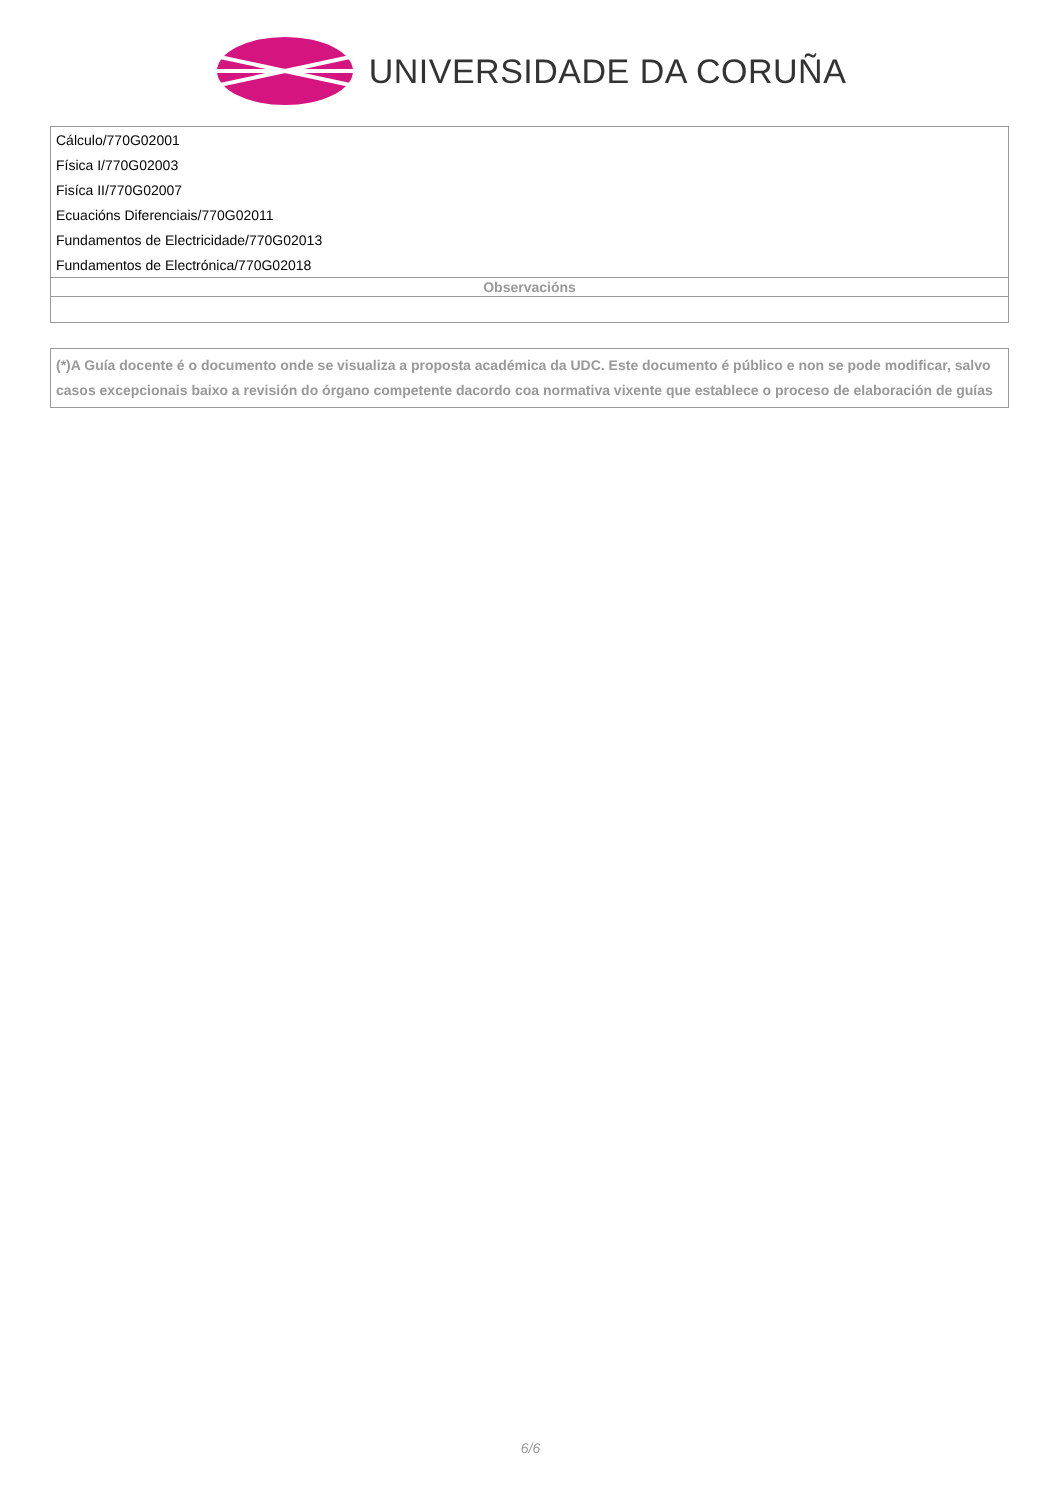UNIVERSIDADE DA CORUÑA
| Cálculo/770G02001 |
| Física I/770G02003 |
| Fisíca II/770G02007 |
| Ecuacións Diferenciais/770G02011 |
| Fundamentos de Electricidade/770G02013 |
| Fundamentos de Electrónica/770G02018 |
| Observacións |
| (*)A Guía docente é o documento onde se visualiza a proposta académica da UDC. Este documento é público e non se pode modificar, salvo casos excepcionais baixo a revisión do órgano competente dacordo coa normativa vixente que establece o proceso de elaboración de guías |
6/6